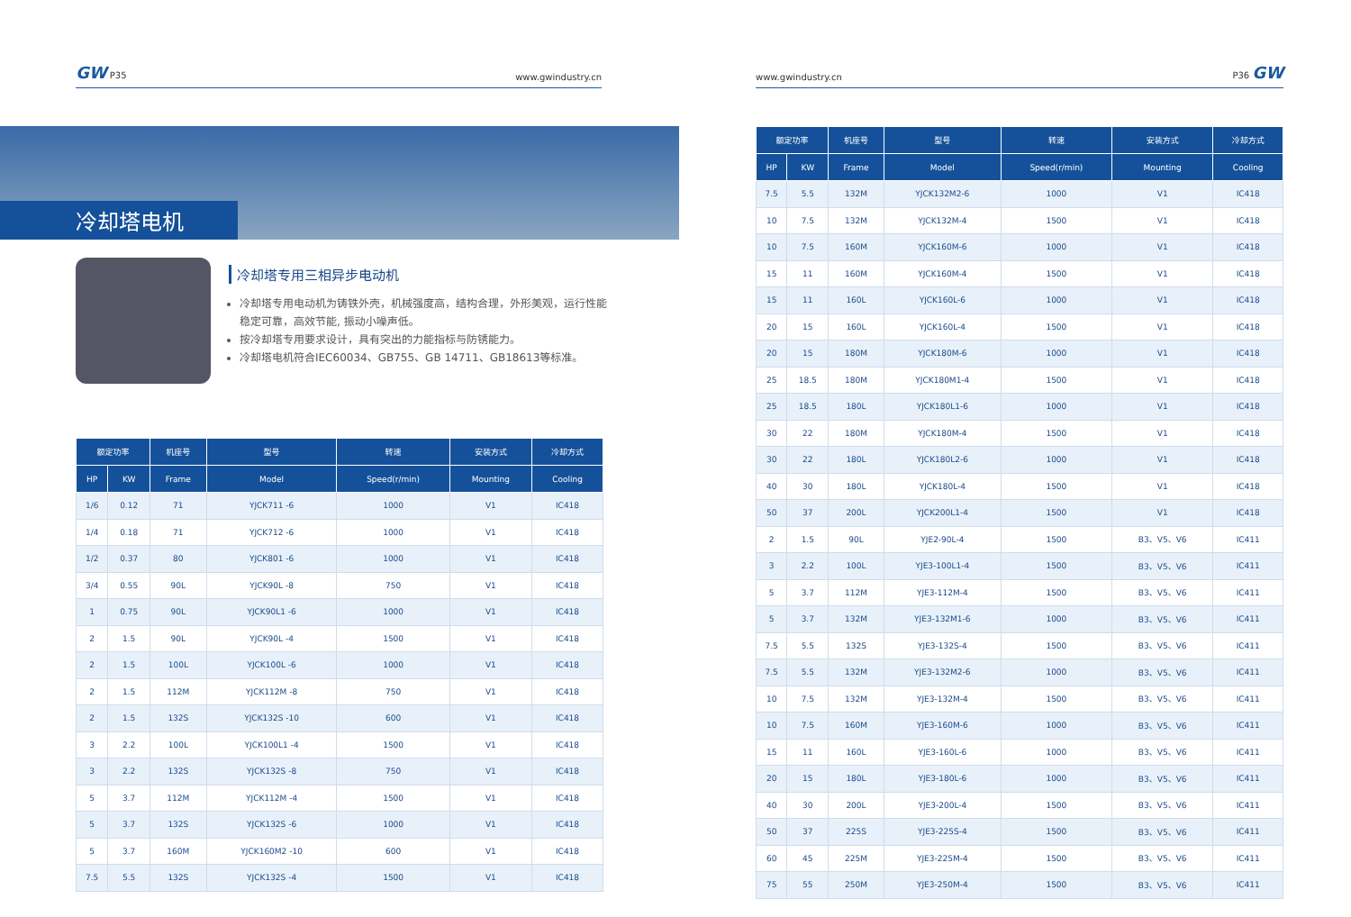GW P35 www.gwindustry.cn
冷却塔电机
冷却塔专用三相异步电动机
冷却塔专用电动机为铸铁外壳，机械强度高，结构合理，外形美观，运行性能稳定可靠，高效节能, 振动小噪声低。
按冷却塔专用要求设计，具有突出的力能指标与防锈能力。
冷却塔电机符合IEC60034、GB755、GB 14711、GB18613等标准。
| 额定功率 | | 机座号 | 型号 | 转速 | 安装方式 | 冷却方式 |
| --- | --- | --- | --- | --- | --- | --- |
| HP | KW | Frame | Model | Speed(r/min) | Mounting | Cooling |
| 1/6 | 0.12 | 71 | YJCK711 -6 | 1000 | V1 | IC418 |
| 1/4 | 0.18 | 71 | YJCK712 -6 | 1000 | V1 | IC418 |
| 1/2 | 0.37 | 80 | YJCK801 -6 | 1000 | V1 | IC418 |
| 3/4 | 0.55 | 90L | YJCK90L -8 | 750 | V1 | IC418 |
| 1 | 0.75 | 90L | YJCK90L1 -6 | 1000 | V1 | IC418 |
| 2 | 1.5 | 90L | YJCK90L -4 | 1500 | V1 | IC418 |
| 2 | 1.5 | 100L | YJCK100L -6 | 1000 | V1 | IC418 |
| 2 | 1.5 | 112M | YJCK112M -8 | 750 | V1 | IC418 |
| 2 | 1.5 | 132S | YJCK132S -10 | 600 | V1 | IC418 |
| 3 | 2.2 | 100L | YJCK100L1 -4 | 1500 | V1 | IC418 |
| 3 | 2.2 | 132S | YJCK132S -8 | 750 | V1 | IC418 |
| 5 | 3.7 | 112M | YJCK112M -4 | 1500 | V1 | IC418 |
| 5 | 3.7 | 132S | YJCK132S -6 | 1000 | V1 | IC418 |
| 5 | 3.7 | 160M | YJCK160M2 -10 | 600 | V1 | IC418 |
| 7.5 | 5.5 | 132S | YJCK132S -4 | 1500 | V1 | IC418 |
www.gwindustry.cn P36 GW
| 额定功率 | | 机座号 | 型号 | 转速 | 安装方式 | 冷却方式 |
| --- | --- | --- | --- | --- | --- | --- |
| HP | KW | Frame | Model | Speed(r/min) | Mounting | Cooling |
| 7.5 | 5.5 | 132M | YJCK132M2-6 | 1000 | V1 | IC418 |
| 10 | 7.5 | 132M | YJCK132M-4 | 1500 | V1 | IC418 |
| 10 | 7.5 | 160M | YJCK160M-6 | 1000 | V1 | IC418 |
| 15 | 11 | 160M | YJCK160M-4 | 1500 | V1 | IC418 |
| 15 | 11 | 160L | YJCK160L-6 | 1000 | V1 | IC418 |
| 20 | 15 | 160L | YJCK160L-4 | 1500 | V1 | IC418 |
| 20 | 15 | 180M | YJCK180M-6 | 1000 | V1 | IC418 |
| 25 | 18.5 | 180M | YJCK180M1-4 | 1500 | V1 | IC418 |
| 25 | 18.5 | 180L | YJCK180L1-6 | 1000 | V1 | IC418 |
| 30 | 22 | 180M | YJCK180M-4 | 1500 | V1 | IC418 |
| 30 | 22 | 180L | YJCK180L2-6 | 1000 | V1 | IC418 |
| 40 | 30 | 180L | YJCK180L-4 | 1500 | V1 | IC418 |
| 50 | 37 | 200L | YJCK200L1-4 | 1500 | V1 | IC418 |
| 2 | 1.5 | 90L | YJE2-90L-4 | 1500 | B3、V5、V6 | IC411 |
| 3 | 2.2 | 100L | YJE3-100L1-4 | 1500 | B3、V5、V6 | IC411 |
| 5 | 3.7 | 112M | YJE3-112M-4 | 1500 | B3、V5、V6 | IC411 |
| 5 | 3.7 | 132M | YJE3-132M1-6 | 1000 | B3、V5、V6 | IC411 |
| 7.5 | 5.5 | 132S | YJE3-132S-4 | 1500 | B3、V5、V6 | IC411 |
| 7.5 | 5.5 | 132M | YJE3-132M2-6 | 1000 | B3、V5、V6 | IC411 |
| 10 | 7.5 | 132M | YJE3-132M-4 | 1500 | B3、V5、V6 | IC411 |
| 10 | 7.5 | 160M | YJE3-160M-6 | 1000 | B3、V5、V6 | IC411 |
| 15 | 11 | 160L | YJE3-160L-6 | 1000 | B3、V5、V6 | IC411 |
| 20 | 15 | 180L | YJE3-180L-6 | 1000 | B3、V5、V6 | IC411 |
| 40 | 30 | 200L | YJE3-200L-4 | 1500 | B3、V5、V6 | IC411 |
| 50 | 37 | 225S | YJE3-225S-4 | 1500 | B3、V5、V6 | IC411 |
| 60 | 45 | 225M | YJE3-225M-4 | 1500 | B3、V5、V6 | IC411 |
| 75 | 55 | 250M | YJE3-250M-4 | 1500 | B3、V5、V6 | IC411 |